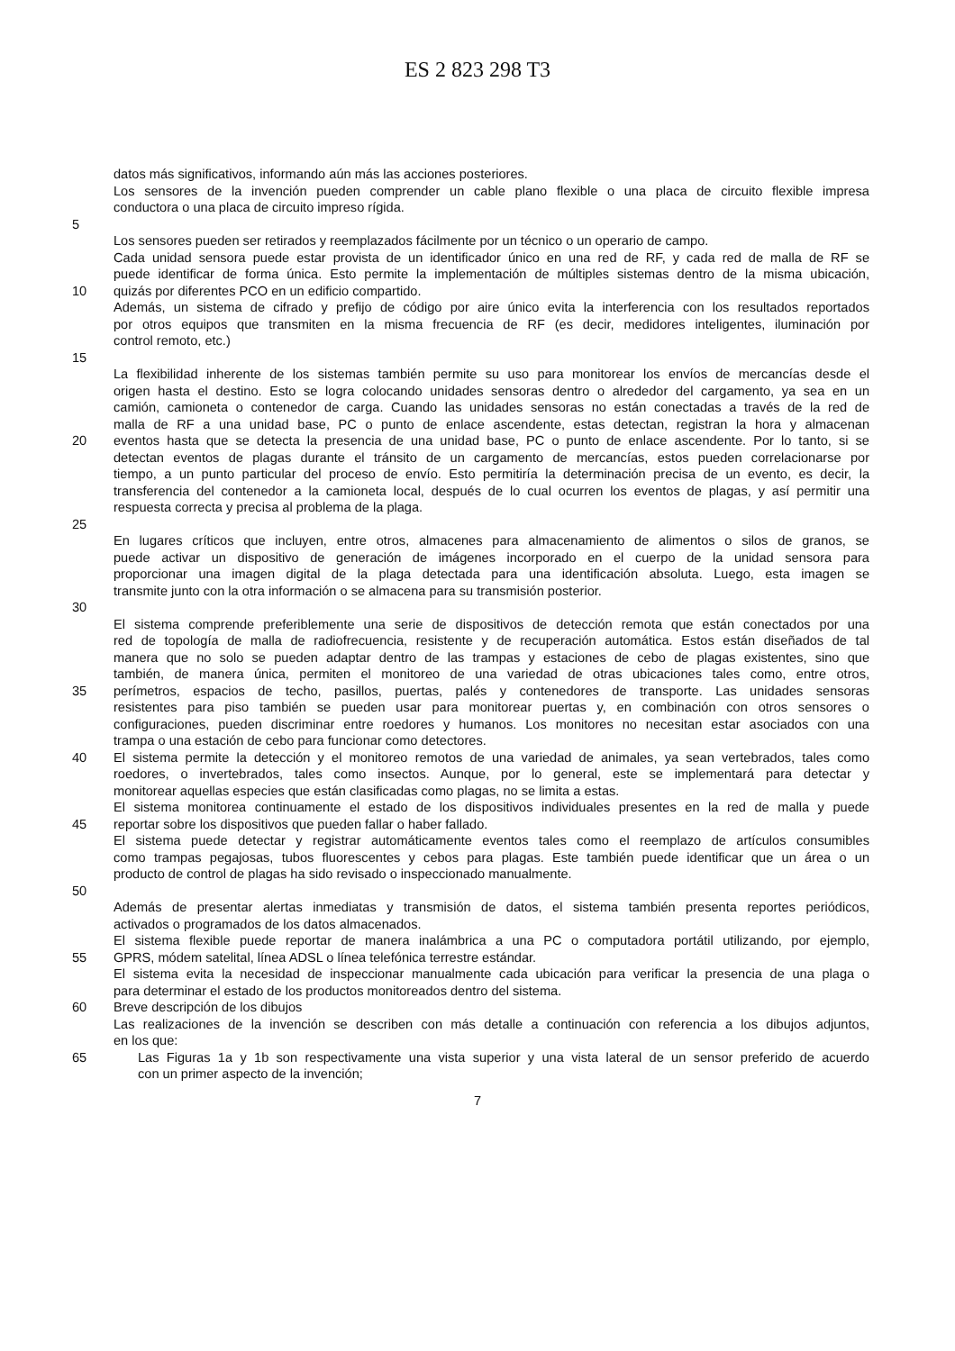ES 2 823 298 T3
datos más significativos, informando aún más las acciones posteriores.
Los sensores de la invención pueden comprender un cable plano flexible o una placa de circuito flexible impresa
conductora o una placa de circuito impreso rígida.
5
Los sensores pueden ser retirados y reemplazados fácilmente por un técnico o un operario de campo.
Cada unidad sensora puede estar provista de un identificador único en una red de RF, y cada red de malla de RF se
puede identificar de forma única. Esto permite la implementación de múltiples sistemas dentro de la misma ubicación,
10 quizás por diferentes PCO en un edificio compartido.
Además, un sistema de cifrado y prefijo de código por aire único evita la interferencia con los resultados reportados
por otros equipos que transmiten en la misma frecuencia de RF (es decir, medidores inteligentes, iluminación por
control remoto, etc.)
15
La flexibilidad inherente de los sistemas también permite su uso para monitorear los envíos de mercancías desde el
origen hasta el destino. Esto se logra colocando unidades sensoras dentro o alrededor del cargamento, ya sea en un
camión, camioneta o contenedor de carga. Cuando las unidades sensoras no están conectadas a través de la red de
malla de RF a una unidad base, PC o punto de enlace ascendente, estas detectan, registran la hora y almacenan
20 eventos hasta que se detecta la presencia de una unidad base, PC o punto de enlace ascendente. Por lo tanto, si se
detectan eventos de plagas durante el tránsito de un cargamento de mercancías, estos pueden correlacionarse por
tiempo, a un punto particular del proceso de envío. Esto permitiría la determinación precisa de un evento, es decir, la
transferencia del contenedor a la camioneta local, después de lo cual ocurren los eventos de plagas, y así permitir una
respuesta correcta y precisa al problema de la plaga.
25
En lugares críticos que incluyen, entre otros, almacenes para almacenamiento de alimentos o silos de granos, se
puede activar un dispositivo de generación de imágenes incorporado en el cuerpo de la unidad sensora para
proporcionar una imagen digital de la plaga detectada para una identificación absoluta. Luego, esta imagen se
transmite junto con la otra información o se almacena para su transmisión posterior.
30
El sistema comprende preferiblemente una serie de dispositivos de detección remota que están conectados por una
red de topología de malla de radiofrecuencia, resistente y de recuperación automática. Estos están diseñados de tal
manera que no solo se pueden adaptar dentro de las trampas y estaciones de cebo de plagas existentes, sino que
también, de manera única, permiten el monitoreo de una variedad de otras ubicaciones tales como, entre otros,
35 perímetros, espacios de techo, pasillos, puertas, palés y contenedores de transporte. Las unidades sensoras
resistentes para piso también se pueden usar para monitorear puertas y, en combinación con otros sensores o
configuraciones, pueden discriminar entre roedores y humanos. Los monitores no necesitan estar asociados con una
trampa o una estación de cebo para funcionar como detectores.
40 El sistema permite la detección y el monitoreo remotos de una variedad de animales, ya sean vertebrados, tales como
roedores, o invertebrados, tales como insectos. Aunque, por lo general, este se implementará para detectar y
monitorear aquellas especies que están clasificadas como plagas, no se limita a estas.
El sistema monitorea continuamente el estado de los dispositivos individuales presentes en la red de malla y puede
45 reportar sobre los dispositivos que pueden fallar o haber fallado.
El sistema puede detectar y registrar automáticamente eventos tales como el reemplazo de artículos consumibles
como trampas pegajosas, tubos fluorescentes y cebos para plagas. Este también puede identificar que un área o un
producto de control de plagas ha sido revisado o inspeccionado manualmente.
50
Además de presentar alertas inmediatas y transmisión de datos, el sistema también presenta reportes periódicos,
activados o programados de los datos almacenados.
El sistema flexible puede reportar de manera inalámbrica a una PC o computadora portátil utilizando, por ejemplo,
55 GPRS, módem satelital, línea ADSL o línea telefónica terrestre estándar.
El sistema evita la necesidad de inspeccionar manualmente cada ubicación para verificar la presencia de una plaga o
para determinar el estado de los productos monitoreados dentro del sistema.
60 Breve descripción de los dibujos
Las realizaciones de la invención se describen con más detalle a continuación con referencia a los dibujos adjuntos,
en los que:
65 Las Figuras 1a y 1b son respectivamente una vista superior y una vista lateral de un sensor preferido de acuerdo
con un primer aspecto de la invención;
7